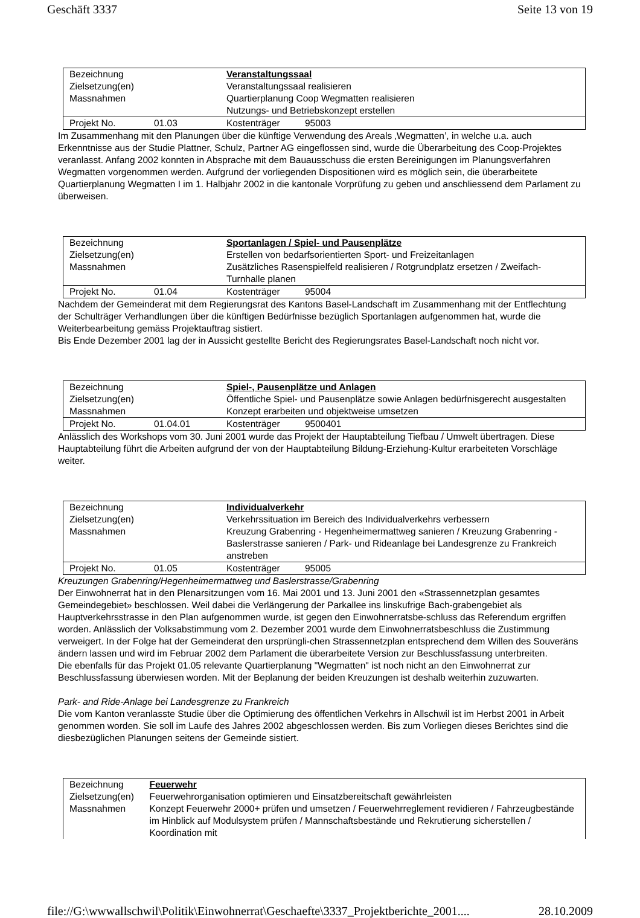Geschäft 3337 Seite 13 von 19
| Bezeichnung | | Veranstaltungssaal | |
| Zielsetzung(en) | | Veranstaltungssaal realisieren | |
| Massnahmen | | Quartierplanung Coop Wegmatten realisieren Nutzungs- und Betriebskonzept erstellen | |
| Projekt No. | 01.03 | Kostenträger | 95003 |
Im Zusammenhang mit den Planungen über die künftige Verwendung des Areals ‚Wegmatten’, in welche u.a. auch Erkenntnisse aus der Studie Plattner, Schulz, Partner AG eingeflossen sind, wurde die Überarbeitung des Coop-Projektes veranlasst. Anfang 2002 konnten in Absprache mit dem Bauausschuss die ersten Bereinigungen im Planungsverfahren Wegmatten vorgenommen werden. Aufgrund der vorliegenden Dispositionen wird es möglich sein, die überarbeitete Quartierplanung Wegmatten I im 1. Halbjahr 2002 in die kantonale Vorprüfung zu geben und anschliessend dem Parlament zu überweisen.
| Bezeichnung | | Sportanlagen / Spiel- und Pausenplätze | |
| Zielsetzung(en) | | Erstellen von bedarfsorientierten Sport- und Freizeitanlagen | |
| Massnahmen | | Zusätzliches Rasenspielfeld realisieren / Rotgrundplatz ersetzen / Zweifach-Turnhalle planen | |
| Projekt No. | 01.04 | Kostenträger | 95004 |
Nachdem der Gemeinderat mit dem Regierungsrat des Kantons Basel-Landschaft im Zusammenhang mit der Entflechtung der Schulträger Verhandlungen über die künftigen Bedürfnisse bezüglich Sportanlagen aufgenommen hat, wurde die Weiterbearbeitung gemäss Projektauftrag sistiert.
Bis Ende Dezember 2001 lag der in Aussicht gestellte Bericht des Regierungsrates Basel-Landschaft noch nicht vor.
| Bezeichnung | | Spiel-, Pausenplätze und Anlagen | |
| Zielsetzung(en) | | Öffentliche Spiel- und Pausenplätze sowie Anlagen bedürfnisgerecht ausgestalten | |
| Massnahmen | | Konzept erarbeiten und objektweise umsetzen | |
| Projekt No. | 01.04.01 | Kostenträger | 9500401 |
Anlässlich des Workshops vom 30. Juni 2001 wurde das Projekt der Hauptabteilung Tiefbau / Umwelt übertragen. Diese Hauptabteilung führt die Arbeiten aufgrund der von der Hauptabteilung Bildung-Erziehung-Kultur erarbeiteten Vorschläge weiter.
| Bezeichnung | | Individualverkehr | |
| Zielsetzung(en) | | Verkehrssituation im Bereich des Individualverkehrs verbessern | |
| Massnahmen | | Kreuzung Grabenring - Hegenheimermattweg sanieren / Kreuzung Grabenring - Baslerstrasse sanieren / Park- und Rideanlage bei Landesgrenze zu Frankreich anstreben | |
| Projekt No. | 01.05 | Kostenträger | 95005 |
Kreuzungen Grabenring/Hegenheimermattweg und Baslerstrasse/Grabenring
Der Einwohnerrat hat in den Plenarsitzungen vom 16. Mai 2001 und 13. Juni 2001 den «Strassennetzplan gesamtes Gemeindegebiet» beschlossen. Weil dabei die Verlängerung der Parkallee ins linskufrige Bach-grabengebiet als Hauptverkehrsstrasse in den Plan aufgenommen wurde, ist gegen den Einwohnerratsbe-schluss das Referendum ergriffen worden. Anlässlich der Volksabstimmung vom 2. Dezember 2001 wurde dem Einwohnerratsbeschluss die Zustimmung verweigert. In der Folge hat der Gemeinderat den ursprüngli-chen Strassennetzplan entsprechend dem Willen des Souveräns ändern lassen und wird im Februar 2002 dem Parlament die überarbeitete Version zur Beschlussfassung unterbreiten.
Die ebenfalls für das Projekt 01.05 relevante Quartierplanung "Wegmatten" ist noch nicht an den Einwohnerrat zur Beschlussfassung überwiesen worden. Mit der Beplanung der beiden Kreuzungen ist deshalb weiterhin zuzuwarten.
Park- and Ride-Anlage bei Landesgrenze zu Frankreich
Die vom Kanton veranlasste Studie über die Optimierung des öffentlichen Verkehrs in Allschwil ist im Herbst 2001 in Arbeit genommen worden. Sie soll im Laufe des Jahres 2002 abgeschlossen werden. Bis zum Vorliegen dieses Berichtes sind die diesbezüglichen Planungen seitens der Gemeinde sistiert.
| Bezeichnung | Feuerwehr |
| Zielsetzung(en) | Feuerwehrorganisation optimieren und Einsatzbereitschaft gewährleisten |
| Massnahmen | Konzept Feuerwehr 2000+ prüfen und umsetzen / Feuerwehrreglement revidieren / Fahrzeugbestände im Hinblick auf Modulsystem prüfen / Mannschaftsbestände und Rekrutierung sicherstellen / Koordination mit |
file://G:\wwwallschwil\Politik\Einwohnerrat\Geschaefte\3337_Projektberichte_2001.... 28.10.2009